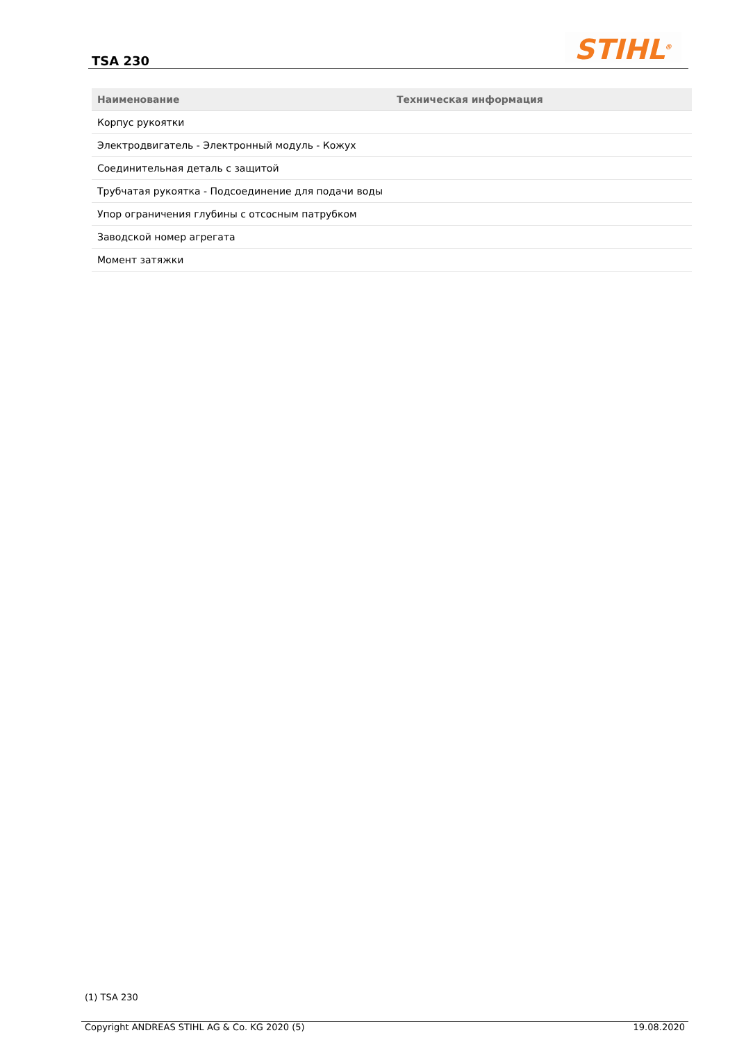TSA 230 STIHL<sup>®</sup>
| Наименование | Техническая информация |
| --- | --- |
| Корпус рукоятки | |
| Электродвигатель - Электронный модуль - Кожух | |
| Соединительная деталь с защитой | |
| Трубчатая рукоятка - Подсоединение для подачи воды | |
| Упор ограничения глубины с отсосным патрубком | |
| Заводской номер агрегата | |
| Момент затяжки | |
(1) TSA 230
Copyright ANDREAS STIHL AG & Co. KG 2020 (5) 19.08.2020